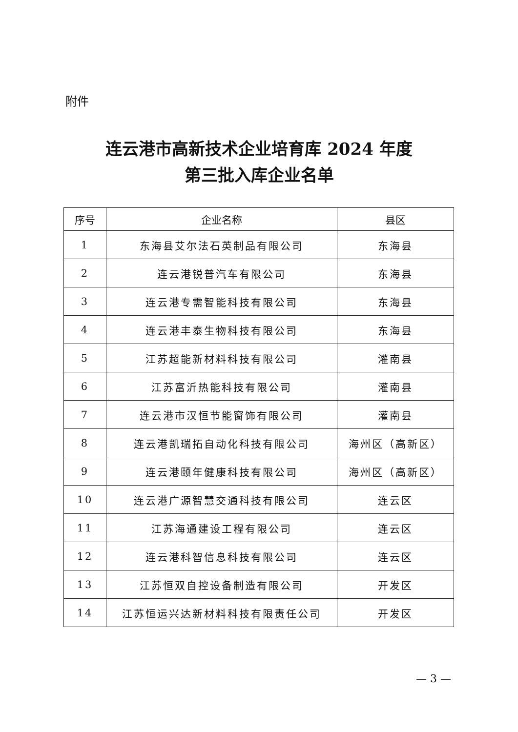附件
连云港市高新技术企业培育库 2024 年度
第三批入库企业名单
| 序号 | 企业名称 | 县区 |
| --- | --- | --- |
| 1 | 东海县艾尔法石英制品有限公司 | 东海县 |
| 2 | 连云港锐普汽车有限公司 | 东海县 |
| 3 | 连云港专需智能科技有限公司 | 东海县 |
| 4 | 连云港丰泰生物科技有限公司 | 东海县 |
| 5 | 江苏超能新材料科技有限公司 | 灌南县 |
| 6 | 江苏富沂热能科技有限公司 | 灌南县 |
| 7 | 连云港市汉恒节能窗饰有限公司 | 灌南县 |
| 8 | 连云港凯瑞拓自动化科技有限公司 | 海州区（高新区） |
| 9 | 连云港颐年健康科技有限公司 | 海州区（高新区） |
| 10 | 连云港广源智慧交通科技有限公司 | 连云区 |
| 11 | 江苏海通建设工程有限公司 | 连云区 |
| 12 | 连云港科智信息科技有限公司 | 连云区 |
| 13 | 江苏恒双自控设备制造有限公司 | 开发区 |
| 14 | 江苏恒运兴达新材料科技有限责任公司 | 开发区 |
— 3 —